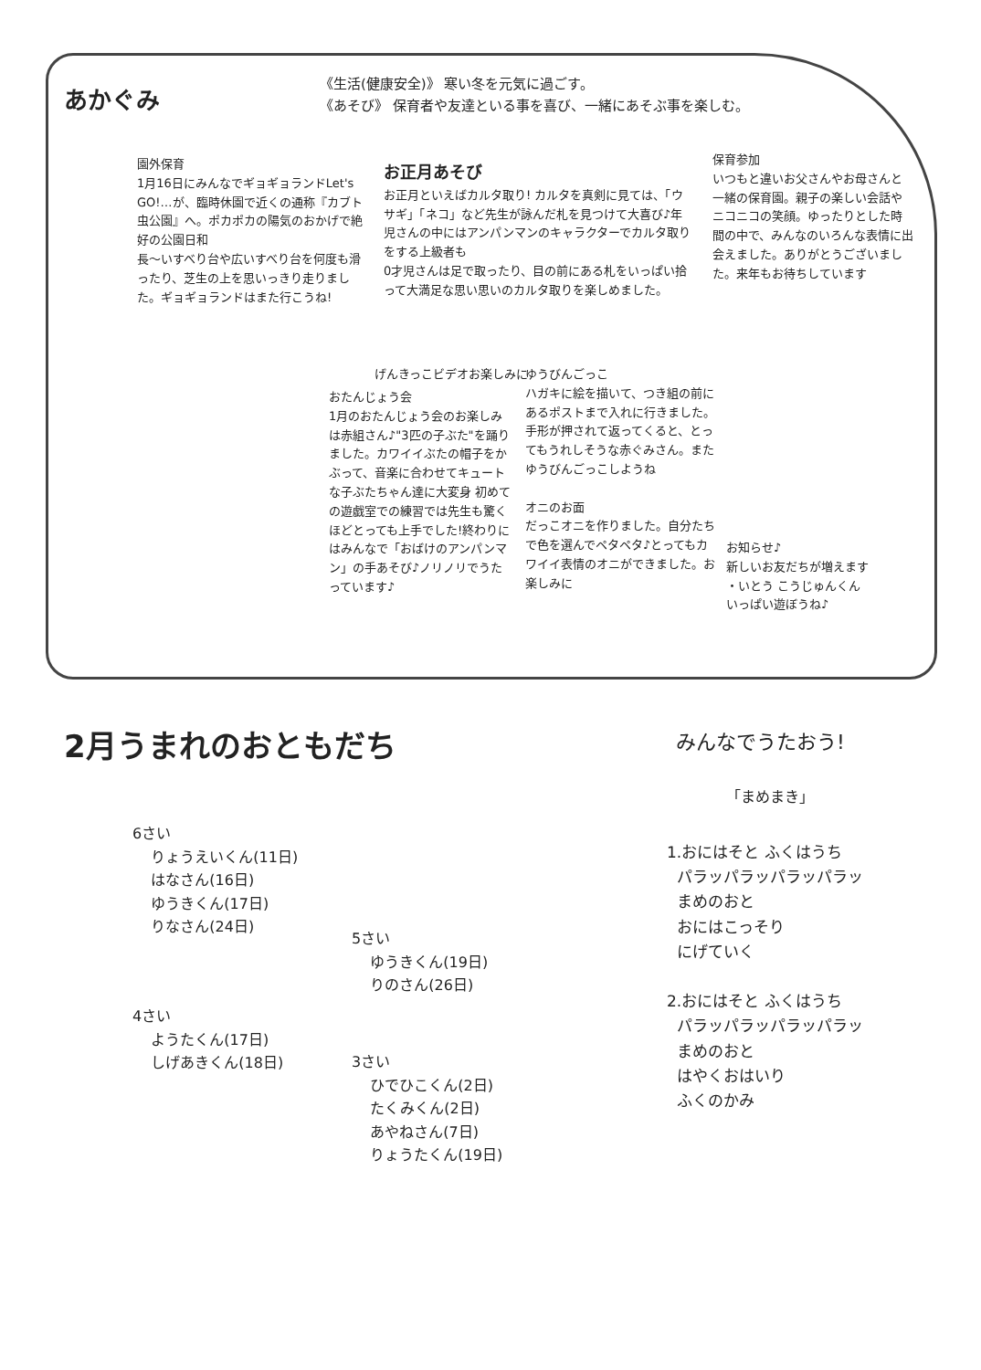あかぐみ
《生活(健康安全)》 寒い冬を元気に過ごす。
《あそび》 保育者や友達といる事を喜び、一緒にあそぶ事を楽しむ。
園外保育
1月16日にみんなでギョギョランドLet's GO!…が、臨時休園で近くの通称『カブト虫公園』へ。ポカポカの陽気のおかげで絶好の公園日和
長〜いすべり台や広いすべり台を何度も滑ったり、芝生の上を思いっきり走りました。ギョギョランドはまた行こうね!
お正月あそび
お正月といえばカルタ取り! カルタを真剣に見ては、「ウサギ」「ネコ」など先生が詠んだ札を見つけて大喜び♪年児さんの中にはアンパンマンのキャラクターでカルタ取りをする上級者も
0才児さんは足で取ったり、目の前にある札をいっぱい拾って大満足な思い思いのカルタ取りを楽しめました。
保育参加
いつもと違いお父さんやお母さんと一緒の保育園。親子の楽しい会話やニコニコの笑顔。ゆったりとした時間の中で、みんなのいろんな表情に出会えました。ありがとうございました。来年もお待ちしています
げんきっこビデオお楽しみに
おたんじょう会
1月のおたんじょう会のお楽しみは赤組さん♪"3匹の子ぶた"を踊りました。カワイイぶたの帽子をかぶって、音楽に合わせてキュートな子ぶたちゃん達に大変身 初めての遊戯室での練習では先生も驚くほどとっても上手でした!終わりにはみんなで「おばけのアンパンマン」の手あそび♪ノリノリでうたっています♪
ゆうびんごっこ
ハガキに絵を描いて、つき組の前にあるポストまで入れに行きました。手形が押されて返ってくると、とってもうれしそうな赤ぐみさん。またゆうびんごっこしようね
オニのお面
だっこオニを作りました。自分たちで色を選んでペタペタ♪とってもカワイイ表情のオニができました。お楽しみに
お知らせ♪
新しいお友だちが増えます
・いとう こうじゅんくん
いっぱい遊ぼうね♪
2月うまれのおともだち
6さい
りょうえいくん(11日)
はなさん(16日)
ゆうきくん(17日)
りなさん(24日)
5さい
ゆうきくん(19日)
りのさん(26日)
4さい
ようたくん(17日)
しげあきくん(18日)
3さい
ひでひこくん(2日)
たくみくん(2日)
あやねさん(7日)
りょうたくん(19日)
みんなでうたおう!
「まめまき」
1.おにはそと ふくはうち
パラッパラッパラッパラッ
まめのおと
おにはこっそり
にげていく
2.おにはそと ふくはうち
パラッパラッパラッパラッ
まめのおと
はやくおはいり
ふくのかみ